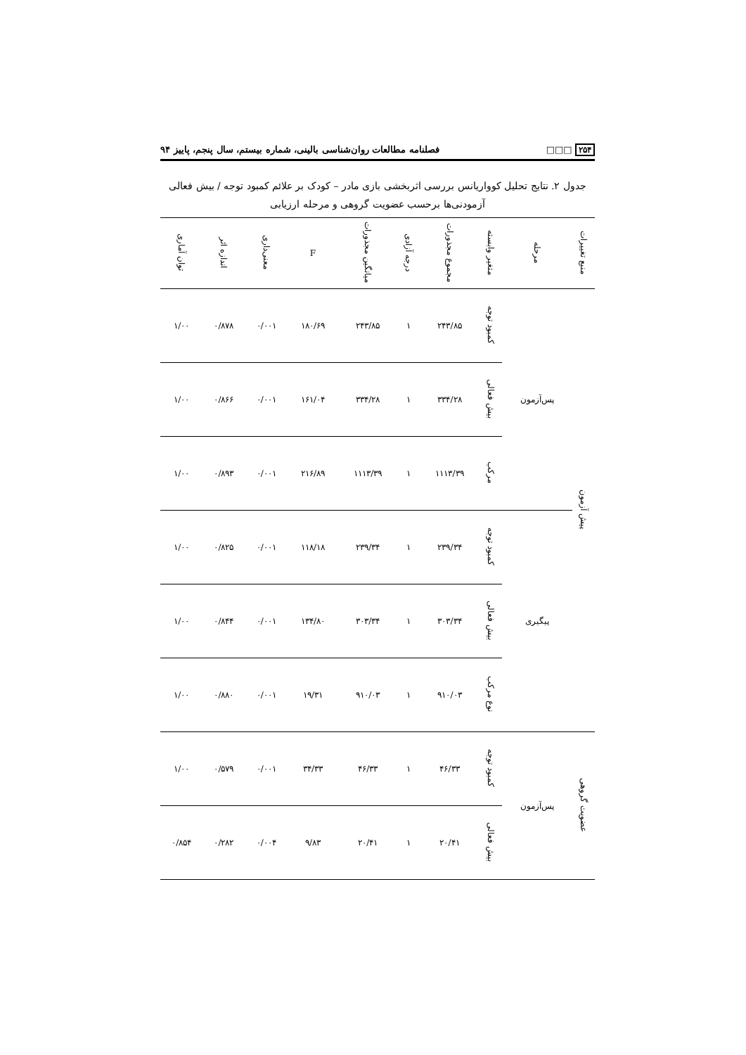۲۵۴ □□□ فصلنامه مطالعات روان‌شناسی بالینی، شماره بیستم، سال پنجم، پاییز ۹۴
جدول ۲. نتایج تحلیل کوواریانس بررسی اثربخشی بازی مادر – کودک بر علائم کمبود توجه / بیش فعالی آزمودنی‌ها برحسب عضویت گروهی و مرحله ارزیابی
| منبع تغییرات | مرحله | متغیر وابسته | مجموع مجذورات | درجه آزادی | میانگین مجذورات | F | معنی‌داری | اندازه اثر | توان آماری |
| --- | --- | --- | --- | --- | --- | --- | --- | --- | --- |
| پیش آزمون | پس‌آزمون | کمبود توجه | ۲۴۳/۸۵ | ۱ | ۲۴۳/۸۵ | ۱۸۰/۶۹ | ۰/۰۰۱ | ۰/۸۷۸ | ۱/۰۰ |
| | | بیش فعالی | ۳۳۴/۲۸ | ۱ | ۳۳۴/۲۸ | ۱۶۱/۰۴ | ۰/۰۰۱ | ۰/۸۶۶ | ۱/۰۰ |
| | | مرکب | ۱۱۱۳/۳۹ | ۱ | ۱۱۱۳/۳۹ | ۲۱۶/۸۹ | ۰/۰۰۱ | ۰/۸۹۳ | ۱/۰۰ |
| | پیگیری | کمبود توجه | ۲۳۹/۳۴ | ۱ | ۲۳۹/۳۴ | ۱۱۸/۱۸ | ۰/۰۰۱ | ۰/۸۲۵ | ۱/۰۰ |
| | | بیش فعالی | ۳۰۳/۳۴ | ۱ | ۳۰۳/۳۴ | ۱۳۴/۸۰ | ۰/۰۰۱ | ۰/۸۴۴ | ۱/۰۰ |
| | | نوع مرکب | ۹۱۰/۰۳ | ۱ | ۹۱۰/۰۳ | ۱۹/۳۱ | ۰/۰۰۱ | ۰/۸۸۰ | ۱/۰۰ |
| عضویت گروهی | پس‌آزمون | کمبود توجه | ۴۶/۳۳ | ۱ | ۴۶/۳۳ | ۳۴/۳۳ | ۰/۰۰۱ | ۰/۵۷۹ | ۱/۰۰ |
| | | بیش فعالی | ۲۰/۴۱ | ۱ | ۲۰/۴۱ | ۹/۸۳ | ۰/۰۰۴ | ۰/۲۸۲ | ۰/۸۵۴ |